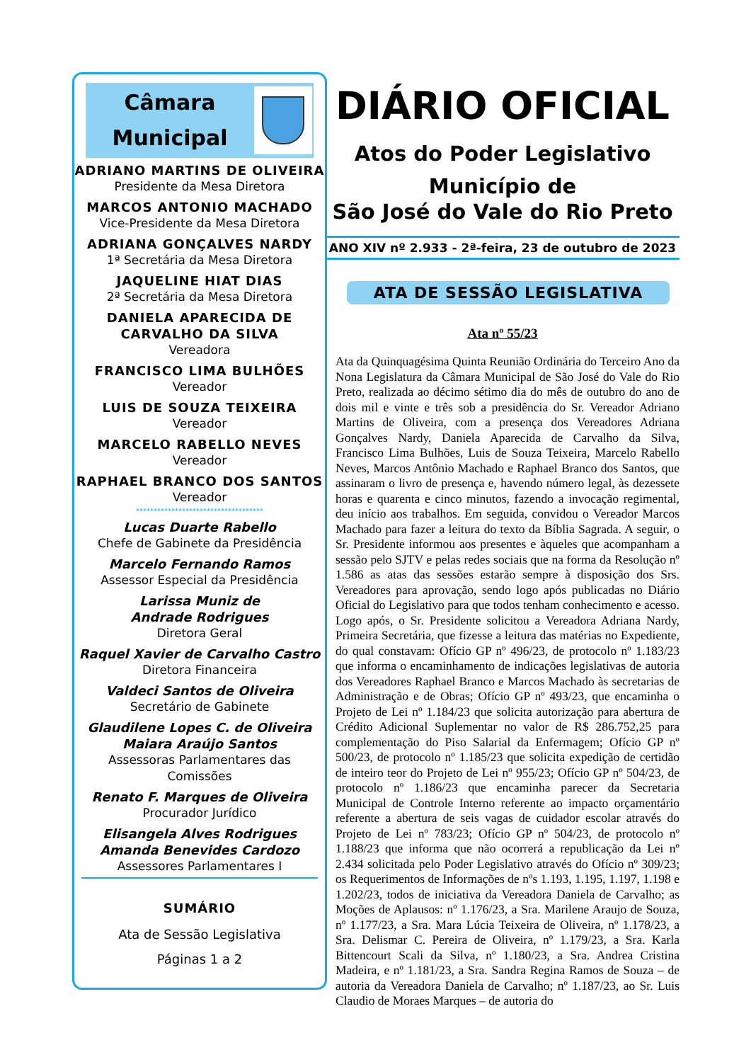Câmara
Municipal
ADRIANO MARTINS DE OLIVEIRA
Presidente da Mesa Diretora
MARCOS ANTONIO MACHADO
Vice-Presidente da Mesa Diretora
ADRIANA GONÇALVES NARDY
1ª Secretária da Mesa Diretora
JAQUELINE HIAT DIAS
2ª Secretária da Mesa Diretora
DANIELA APARECIDA DE
CARVALHO DA SILVA
Vereadora
FRANCISCO LIMA BULHÕES
Vereador
LUIS DE SOUZA TEIXEIRA
Vereador
MARCELO RABELLO NEVES
Vereador
RAPHAEL BRANCO DOS SANTOS
Vereador
************************************
Lucas Duarte Rabello
Chefe de Gabinete da Presidência
Marcelo Fernando Ramos
Assessor Especial da Presidência
Larissa Muniz de
Andrade Rodrigues
Diretora Geral
Raquel Xavier de Carvalho Castro
Diretora Financeira
Valdeci Santos de Oliveira
Secretário de Gabinete
Glaudilene Lopes C. de Oliveira
Maiara Araújo Santos
Assessoras Parlamentares das Comissões
Renato F. Marques de Oliveira
Procurador Jurídico
Elisangela Alves Rodrigues
Amanda Benevides Cardozo
Assessores Parlamentares I
SUMÁRIO
Ata de Sessão Legislativa
Páginas 1 a 2
DIÁRIO OFICIAL
Atos do Poder Legislativo
Município de
São José do Vale do Rio Preto
ANO XIV nº 2.933 - 2ª-feira, 23 de outubro de 2023
ATA DE SESSÃO LEGISLATIVA
Ata nº 55/23
Ata da Quinquagésima Quinta Reunião Ordinária do Terceiro Ano da Nona Legislatura da Câmara Municipal de São José do Vale do Rio Preto, realizada ao décimo sétimo dia do mês de outubro do ano de dois mil e vinte e três sob a presidência do Sr. Vereador Adriano Martins de Oliveira, com a presença dos Vereadores Adriana Gonçalves Nardy, Daniela Aparecida de Carvalho da Silva, Francisco Lima Bulhões, Luis de Souza Teixeira, Marcelo Rabello Neves, Marcos Antônio Machado e Raphael Branco dos Santos, que assinaram o livro de presença e, havendo número legal, às dezessete horas e quarenta e cinco minutos, fazendo a invocação regimental, deu início aos trabalhos. Em seguida, convidou o Vereador Marcos Machado para fazer a leitura do texto da Bíblia Sagrada. A seguir, o Sr. Presidente informou aos presentes e àqueles que acompanham a sessão pelo SJTV e pelas redes sociais que na forma da Resolução nº 1.586 as atas das sessões estarão sempre à disposição dos Srs. Vereadores para aprovação, sendo logo após publicadas no Diário Oficial do Legislativo para que todos tenham conhecimento e acesso. Logo após, o Sr. Presidente solicitou a Vereadora Adriana Nardy, Primeira Secretária, que fizesse a leitura das matérias no Expediente, do qual constavam: Ofício GP nº 496/23, de protocolo nº 1.183/23 que informa o encaminhamento de indicações legislativas de autoria dos Vereadores Raphael Branco e Marcos Machado às secretarias de Administração e de Obras; Ofício GP nº 493/23, que encaminha o Projeto de Lei nº 1.184/23 que solicita autorização para abertura de Crédito Adicional Suplementar no valor de R$ 286.752,25 para complementação do Piso Salarial da Enfermagem; Ofício GP nº 500/23, de protocolo nº 1.185/23 que solicita expedição de certidão de inteiro teor do Projeto de Lei nº 955/23; Ofício GP nº 504/23, de protocolo nº 1.186/23 que encaminha parecer da Secretaria Municipal de Controle Interno referente ao impacto orçamentário referente a abertura de seis vagas de cuidador escolar através do Projeto de Lei nº 783/23; Ofício GP nº 504/23, de protocolo nº 1.188/23 que informa que não ocorrerá a republicação da Lei nº 2.434 solicitada pelo Poder Legislativo através do Ofício nº 309/23; os Requerimentos de Informações de nºs 1.193, 1.195, 1.197, 1.198 e 1.202/23, todos de iniciativa da Vereadora Daniela de Carvalho; as Moções de Aplausos: nº 1.176/23, a Sra. Marilene Araujo de Souza, nº 1.177/23, a Sra. Mara Lúcia Teixeira de Oliveira, nº 1.178/23, a Sra. Delismar C. Pereira de Oliveira, nº 1.179/23, a Sra. Karla Bittencourt Scali da Silva, nº 1.180/23, a Sra. Andrea Cristina Madeira, e nº 1.181/23, a Sra. Sandra Regina Ramos de Souza – de autoria da Vereadora Daniela de Carvalho; nº 1.187/23, ao Sr. Luis Claudio de Moraes Marques – de autoria do